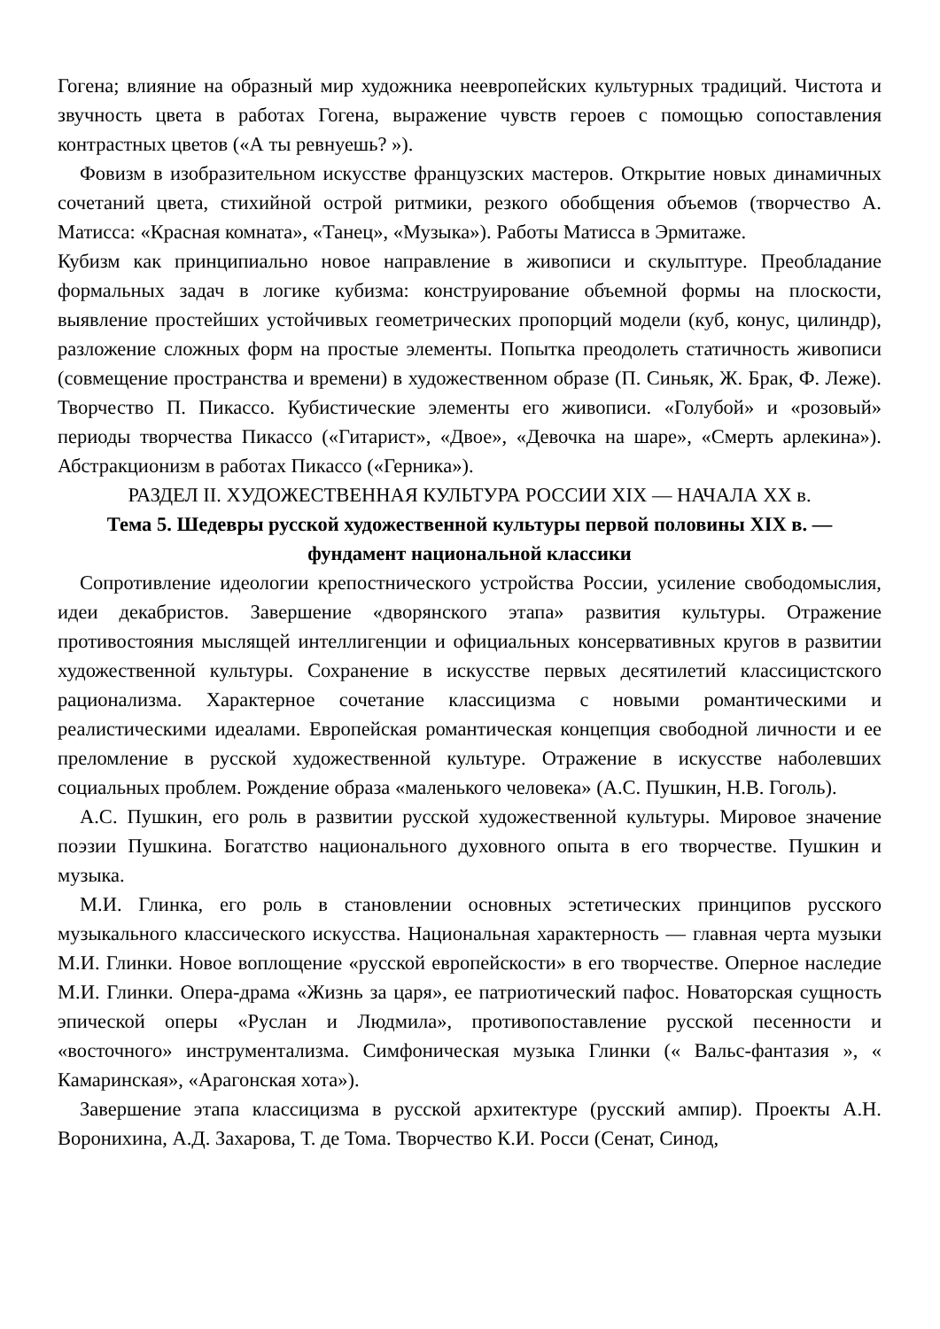Гогена; влияние на образный мир художника неевропейских культурных традиций. Чистота и звучность цвета в работах Гогена, выражение чувств героев с помощью сопоставления контрастных цветов («А ты ревнуешь? »).
Фовизм в изобразительном искусстве французских мастеров. Открытие новых динамичных сочетаний цвета, стихийной острой ритмики, резкого обобщения объемов (творчество А. Матисса: «Красная комната», «Танец», «Музыка»). Работы Матисса в Эрмитаже.
Кубизм как принципиально новое направление в живописи и скульптуре. Преобладание формальных задач в логике кубизма: конструирование объемной формы на плоскости, выявление простейших устойчивых геометрических пропорций модели (куб, конус, цилиндр), разложение сложных форм на простые элементы. Попытка преодолеть статичность живописи (совмещение пространства и времени) в художественном образе (П. Синьяк, Ж. Брак, Ф. Леже). Творчество П. Пикассо. Кубистические элементы его живописи. «Голубой» и «розовый» периоды творчества Пикассо («Гитарист», «Двое», «Девочка на шаре», «Смерть арлекина»). Абстракционизм в работах Пикассо («Герника»).
РАЗДЕЛ II. ХУДОЖЕСТВЕННАЯ КУЛЬТУРА РОССИИ XIX — НАЧАЛА XX в.
Тема 5. Шедевры русской художественной культуры первой половины XIX в. — фундамент национальной классики
Сопротивление идеологии крепостнического устройства России, усиление свободомыслия, идеи декабристов. Завершение «дворянского этапа» развития культуры. Отражение противостояния мыслящей интеллигенции и официальных консервативных кругов в развитии художественной культуры. Сохранение в искусстве первых десятилетий классицистского рационализма. Характерное сочетание классицизма с новыми романтическими и реалистическими идеалами. Европейская романтическая концепция свободной личности и ее преломление в русской ху­дожественной культуре. Отражение в искусстве наболевших социальных проблем. Рождение образа «маленького человека» (А.С. Пушкин, Н.В. Гоголь).
А.С. Пушкин, его роль в развитии русской художественной культуры. Мировое значение поэзии Пушкина. Богатство национального духовного опыта в его творчестве. Пушкин и музыка.
М.И. Глинка, его роль в становлении основных эстетических принципов русского музыкального классического искусства. Национальная характерность — главная черта музыки М.И. Глинки. Новое воплощение «русской европейскости» в его творчестве. Оперное наследие М.И. Глинки. Опера-драма «Жизнь за царя», ее патриотический пафос. Новаторская сущность эпической оперы «Руслан и Людмила», противопоставление русской песенности и «восточного» инструментализма. Симфоническая музыка Глинки (« Вальс-фантазия », « Камаринская», «Арагонская хота»).
Завершение этапа классицизма в русской архитектуре (русский ампир). Проекты А.Н. Воронихина, А.Д. Захарова, Т. де Тома. Творчество К.И. Росси (Сенат, Синод,